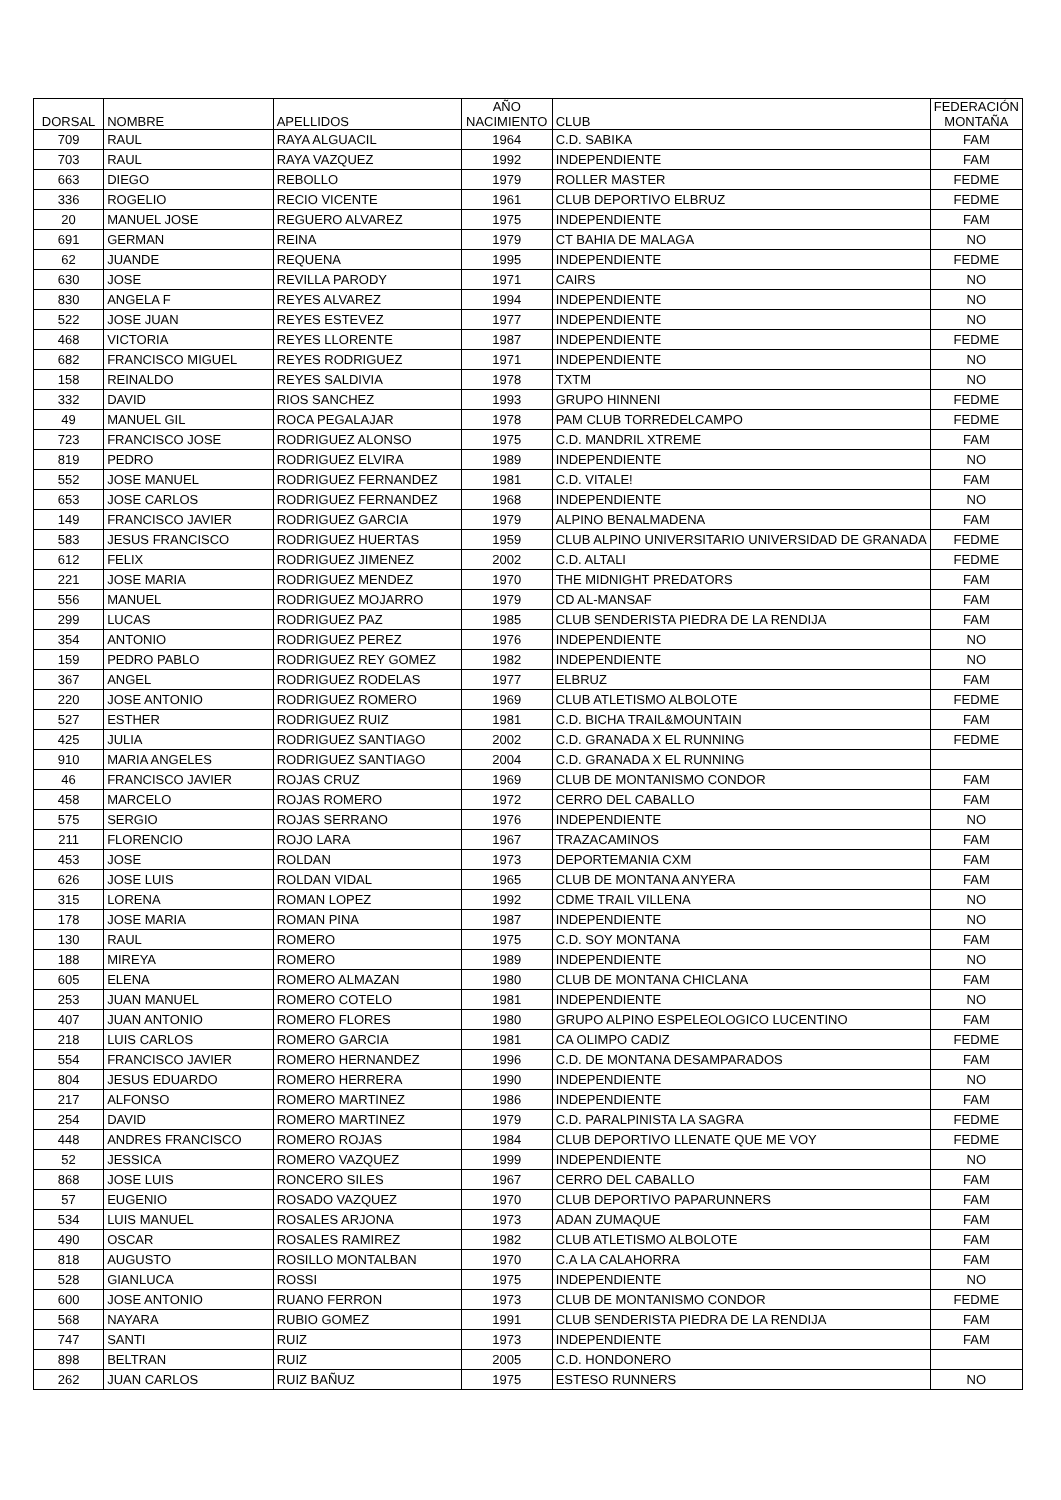| DORSAL | NOMBRE | APELLIDOS | AÑO NACIMIENTO | CLUB | FEDERACIÓN MONTAÑA |
| --- | --- | --- | --- | --- | --- |
| 709 | RAUL | RAYA ALGUACIL | 1964 | C.D. SABIKA | FAM |
| 703 | RAUL | RAYA VAZQUEZ | 1992 | INDEPENDIENTE | FAM |
| 663 | DIEGO | REBOLLO | 1979 | ROLLER MASTER | FEDME |
| 336 | ROGELIO | RECIO VICENTE | 1961 | CLUB DEPORTIVO ELBRUZ | FEDME |
| 20 | MANUEL JOSE | REGUERO ALVAREZ | 1975 | INDEPENDIENTE | FAM |
| 691 | GERMAN | REINA | 1979 | CT BAHIA DE MALAGA | NO |
| 62 | JUANDE | REQUENA | 1995 | INDEPENDIENTE | FEDME |
| 630 | JOSE | REVILLA PARODY | 1971 | CAIRS | NO |
| 830 | ANGELA F | REYES ALVAREZ | 1994 | INDEPENDIENTE | NO |
| 522 | JOSE JUAN | REYES ESTEVEZ | 1977 | INDEPENDIENTE | NO |
| 468 | VICTORIA | REYES LLORENTE | 1987 | INDEPENDIENTE | FEDME |
| 682 | FRANCISCO MIGUEL | REYES RODRIGUEZ | 1971 | INDEPENDIENTE | NO |
| 158 | REINALDO | REYES SALDIVIA | 1978 | TXTM | NO |
| 332 | DAVID | RIOS SANCHEZ | 1993 | GRUPO HINNENI | FEDME |
| 49 | MANUEL GIL | ROCA PEGALAJAR | 1978 | PAM CLUB TORREDELCAMPO | FEDME |
| 723 | FRANCISCO JOSE | RODRIGUEZ ALONSO | 1975 | C.D. MANDRIL XTREME | FAM |
| 819 | PEDRO | RODRIGUEZ ELVIRA | 1989 | INDEPENDIENTE | NO |
| 552 | JOSE MANUEL | RODRIGUEZ FERNANDEZ | 1981 | C.D. VITALE! | FAM |
| 653 | JOSE CARLOS | RODRIGUEZ FERNANDEZ | 1968 | INDEPENDIENTE | NO |
| 149 | FRANCISCO JAVIER | RODRIGUEZ GARCIA | 1979 | ALPINO BENALMADENA | FAM |
| 583 | JESUS FRANCISCO | RODRIGUEZ HUERTAS | 1959 | CLUB ALPINO UNIVERSITARIO UNIVERSIDAD DE GRANADA | FEDME |
| 612 | FELIX | RODRIGUEZ JIMENEZ | 2002 | C.D. ALTALI | FEDME |
| 221 | JOSE MARIA | RODRIGUEZ MENDEZ | 1970 | THE MIDNIGHT PREDATORS | FAM |
| 556 | MANUEL | RODRIGUEZ MOJARRO | 1979 | CD AL-MANSAF | FAM |
| 299 | LUCAS | RODRIGUEZ PAZ | 1985 | CLUB SENDERISTA PIEDRA DE LA RENDIJA | FAM |
| 354 | ANTONIO | RODRIGUEZ PEREZ | 1976 | INDEPENDIENTE | NO |
| 159 | PEDRO PABLO | RODRIGUEZ REY GOMEZ | 1982 | INDEPENDIENTE | NO |
| 367 | ANGEL | RODRIGUEZ RODELAS | 1977 | ELBRUZ | FAM |
| 220 | JOSE ANTONIO | RODRIGUEZ ROMERO | 1969 | CLUB ATLETISMO ALBOLOTE | FEDME |
| 527 | ESTHER | RODRIGUEZ RUIZ | 1981 | C.D. BICHA TRAIL&MOUNTAIN | FAM |
| 425 | JULIA | RODRIGUEZ SANTIAGO | 2002 | C.D. GRANADA X EL RUNNING | FEDME |
| 910 | MARIA ANGELES | RODRIGUEZ SANTIAGO | 2004 | C.D. GRANADA X EL RUNNING | |
| 46 | FRANCISCO JAVIER | ROJAS CRUZ | 1969 | CLUB DE MONTANISMO CONDOR | FAM |
| 458 | MARCELO | ROJAS ROMERO | 1972 | CERRO DEL CABALLO | FAM |
| 575 | SERGIO | ROJAS SERRANO | 1976 | INDEPENDIENTE | NO |
| 211 | FLORENCIO | ROJO LARA | 1967 | TRAZACAMINOS | FAM |
| 453 | JOSE | ROLDAN | 1973 | DEPORTEMANIA CXM | FAM |
| 626 | JOSE LUIS | ROLDAN VIDAL | 1965 | CLUB DE MONTANA ANYERA | FAM |
| 315 | LORENA | ROMAN LOPEZ | 1992 | CDME TRAIL VILLENA | NO |
| 178 | JOSE MARIA | ROMAN PINA | 1987 | INDEPENDIENTE | NO |
| 130 | RAUL | ROMERO | 1975 | C.D. SOY MONTANA | FAM |
| 188 | MIREYA | ROMERO | 1989 | INDEPENDIENTE | NO |
| 605 | ELENA | ROMERO ALMAZAN | 1980 | CLUB DE MONTANA CHICLANA | FAM |
| 253 | JUAN MANUEL | ROMERO COTELO | 1981 | INDEPENDIENTE | NO |
| 407 | JUAN ANTONIO | ROMERO FLORES | 1980 | GRUPO ALPINO ESPELEOLOGICO LUCENTINO | FAM |
| 218 | LUIS CARLOS | ROMERO GARCIA | 1981 | CA OLIMPO CADIZ | FEDME |
| 554 | FRANCISCO JAVIER | ROMERO HERNANDEZ | 1996 | C.D. DE MONTANA DESAMPARADOS | FAM |
| 804 | JESUS EDUARDO | ROMERO HERRERA | 1990 | INDEPENDIENTE | NO |
| 217 | ALFONSO | ROMERO MARTINEZ | 1986 | INDEPENDIENTE | FAM |
| 254 | DAVID | ROMERO MARTINEZ | 1979 | C.D. PARALPINISTA LA SAGRA | FEDME |
| 448 | ANDRES FRANCISCO | ROMERO ROJAS | 1984 | CLUB DEPORTIVO LLENATE QUE ME VOY | FEDME |
| 52 | JESSICA | ROMERO VAZQUEZ | 1999 | INDEPENDIENTE | NO |
| 868 | JOSE LUIS | RONCERO SILES | 1967 | CERRO DEL CABALLO | FAM |
| 57 | EUGENIO | ROSADO VAZQUEZ | 1970 | CLUB DEPORTIVO PAPARUNNERS | FAM |
| 534 | LUIS MANUEL | ROSALES ARJONA | 1973 | ADAN ZUMAQUE | FAM |
| 490 | OSCAR | ROSALES RAMIREZ | 1982 | CLUB ATLETISMO ALBOLOTE | FAM |
| 818 | AUGUSTO | ROSILLO MONTALBAN | 1970 | C.A LA CALAHORRA | FAM |
| 528 | GIANLUCA | ROSSI | 1975 | INDEPENDIENTE | NO |
| 600 | JOSE ANTONIO | RUANO FERRON | 1973 | CLUB DE MONTANISMO CONDOR | FEDME |
| 568 | NAYARA | RUBIO GOMEZ | 1991 | CLUB SENDERISTA PIEDRA DE LA RENDIJA | FAM |
| 747 | SANTI | RUIZ | 1973 | INDEPENDIENTE | FAM |
| 898 | BELTRAN | RUIZ | 2005 | C.D. HONDONERO | |
| 262 | JUAN CARLOS | RUIZ BAÑUZ | 1975 | ESTESO RUNNERS | NO |